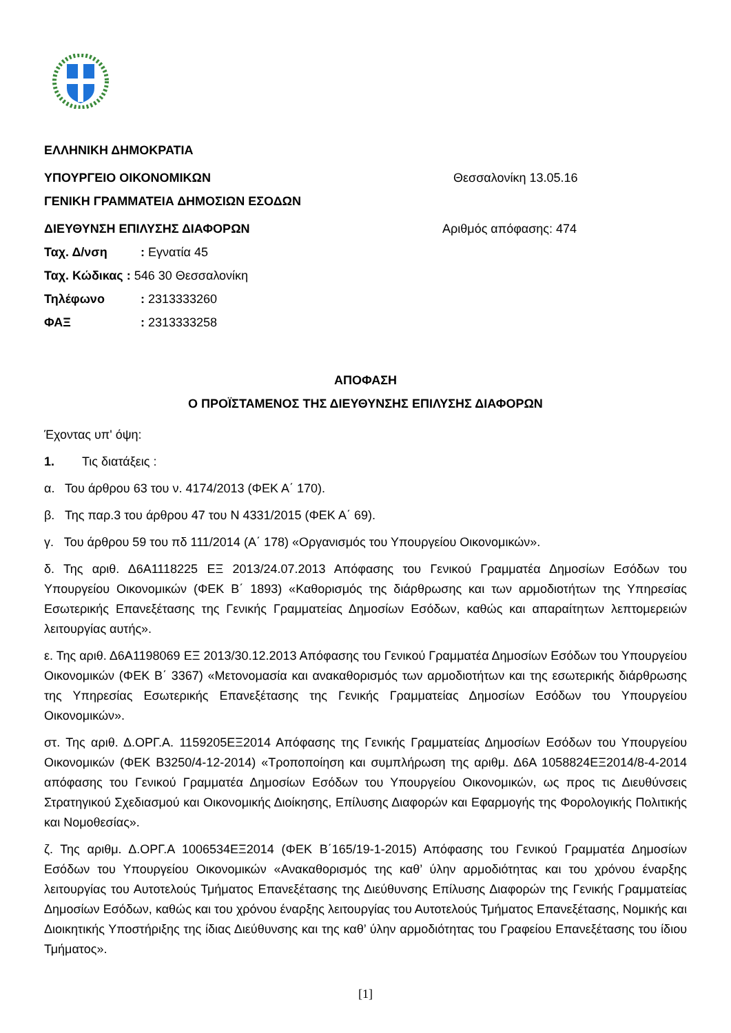ΕΛΛΗΝΙΚΗ ΔΗΜΟΚΡΑΤΙΑ
ΥΠΟΥΡΓΕΙΟ ΟΙΚΟΝΟΜΙΚΩΝ Θεσσαλονίκη 13.05.16
ΓΕΝΙΚΗ ΓΡΑΜΜΑΤΕΙΑ ΔΗΜΟΣΙΩΝ ΕΣΟΔΩΝ
ΔΙΕΥΘΥΝΣΗ ΕΠΙΛΥΣΗΣ ΔΙΑΦΟΡΩΝ Αριθμός απόφασης: 474
Ταχ. Δ/νση: Εγνατία 45
Ταχ. Κώδικας : 546 30 Θεσσαλονίκη
Τηλέφωνο: 2313333260
ΦΑΞ: 2313333258
ΑΠΟΦΑΣΗ
Ο ΠΡΟΪΣΤΑΜΕΝΟΣ ΤΗΣ ΔΙΕΥΘΥΝΣΗΣ ΕΠΙΛΥΣΗΣ ΔΙΑΦΟΡΩΝ
Έχοντας υπ' όψη:
1. Τις διατάξεις :
α. Του άρθρου 63 του ν. 4174/2013 (ΦΕΚ Α΄ 170).
β. Της παρ.3 του άρθρου 47 του Ν 4331/2015 (ΦΕΚ Α΄ 69).
γ. Του άρθρου 59 του πδ 111/2014 (Α΄ 178) «Οργανισμός του Υπουργείου Οικονομικών».
δ. Της αριθ. Δ6Α1118225 ΕΞ 2013/24.07.2013 Απόφασης του Γενικού Γραμματέα Δημοσίων Εσόδων του Υπουργείου Οικονομικών (ΦΕΚ Β΄ 1893) «Καθορισμός της διάρθρωσης και των αρμοδιοτήτων της Υπηρεσίας Εσωτερικής Επανεξέτασης της Γενικής Γραμματείας Δημοσίων Εσόδων, καθώς και απαραίτητων λεπτομερειών λειτουργίας αυτής».
ε. Της αριθ. Δ6Α1198069 ΕΞ 2013/30.12.2013 Απόφασης του Γενικού Γραμματέα Δημοσίων Εσόδων του Υπουργείου Οικονομικών (ΦΕΚ Β΄ 3367) «Μετονομασία και ανακαθορισμός των αρμοδιοτήτων και της εσωτερικής διάρθρωσης της Υπηρεσίας Εσωτερικής Επανεξέτασης της Γενικής Γραμματείας Δημοσίων Εσόδων του Υπουργείου Οικονομικών».
στ. Της αριθ. Δ.ΟΡΓ.Α. 1159205ΕΞ2014 Απόφασης της Γενικής Γραμματείας Δημοσίων Εσόδων του Υπουργείου Οικονομικών (ΦΕΚ Β3250/4-12-2014) «Τροποποίηση και συμπλήρωση της αριθμ. Δ6Α 1058824ΕΞ2014/8-4-2014 απόφασης του Γενικού Γραμματέα Δημοσίων Εσόδων του Υπουργείου Οικονομικών, ως προς τις Διευθύνσεις Στρατηγικού Σχεδιασμού και Οικονομικής Διοίκησης, Επίλυσης Διαφορών και Εφαρμογής της Φορολογικής Πολιτικής και Νομοθεσίας».
ζ. Της αριθμ. Δ.ΟΡΓ.Α 1006534ΕΞ2014 (ΦΕΚ Β΄165/19-1-2015) Απόφασης του Γενικού Γραμματέα Δημοσίων Εσόδων του Υπουργείου Οικονομικών «Ανακαθορισμός της καθ’ ύλην αρμοδιότητας και του χρόνου έναρξης λειτουργίας του Αυτοτελούς Τμήματος Επανεξέτασης της Διεύθυνσης Επίλυσης Διαφορών της Γενικής Γραμματείας Δημοσίων Εσόδων, καθώς και του χρόνου έναρξης λειτουργίας του Αυτοτελούς Τμήματος Επανεξέτασης, Νομικής και Διοικητικής Υποστήριξης της ίδιας Διεύθυνσης και της καθ’ ύλην αρμοδιότητας του Γραφείου Επανεξέτασης του ίδιου Τμήματος».
[1]